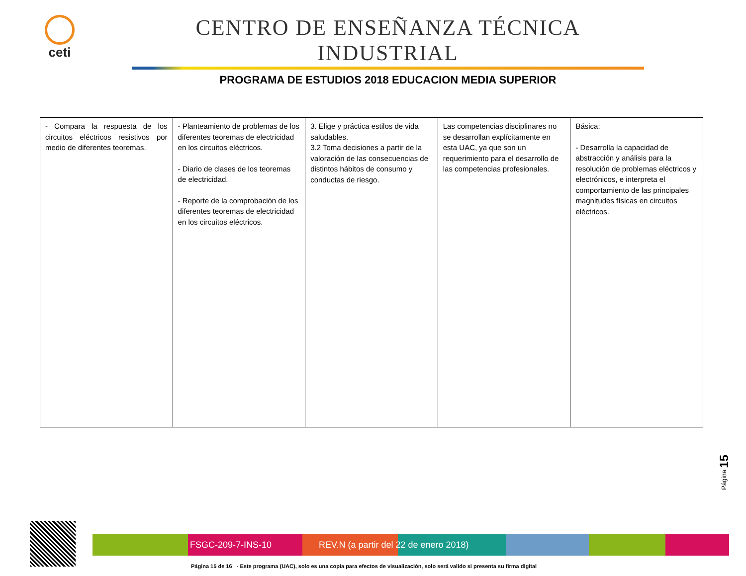ceti
CENTRO DE ENSEÑANZA TÉCNICA INDUSTRIAL
PROGRAMA DE ESTUDIOS 2018 EDUCACION MEDIA SUPERIOR
| - Compara la respuesta de los circuitos eléctricos resistivos por medio de diferentes teoremas. | - Planteamiento de problemas de los diferentes teoremas de electricidad en los circuitos eléctricos. - Diario de clases de los teoremas de electricidad. - Reporte de la comprobación de los diferentes teoremas de electricidad en los circuitos eléctricos. | 3. Elige y práctica estilos de vida saludables. 3.2 Toma decisiones a partir de la valoración de las consecuencias de distintos hábitos de consumo y conductas de riesgo. | Las competencias disciplinares no se desarrollan explícitamente en esta UAC, ya que son un requerimiento para el desarrollo de las competencias profesionales. | Básica: - Desarrolla la capacidad de abstracción y análisis para la resolución de problemas eléctricos y electrónicos, e interpreta el comportamiento de las principales magnitudes físicas en circuitos eléctricos. |
Página 15
FSGC-209-7-INS-10 REV.N (a partir del 22 de enero 2018)
Página 15 de 16 - Este programa (UAC), solo es una copia para efectos de visualización, solo será valido si presenta su firma digital